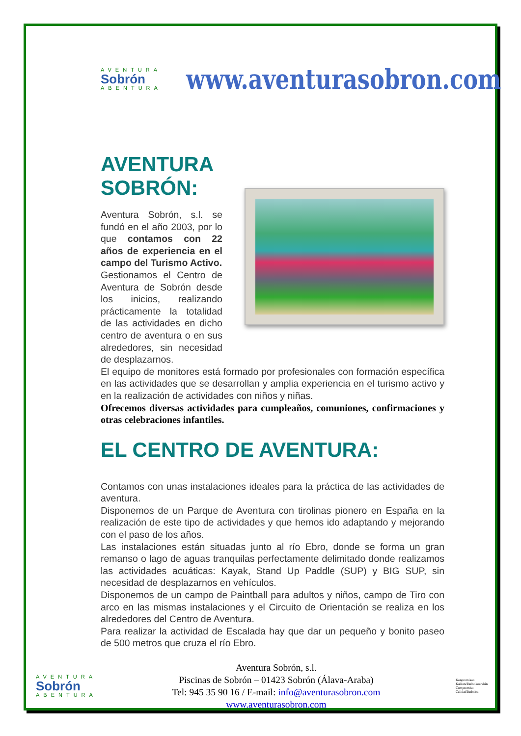AVENTURA
Sobrón
ABENTURA
www.aventurasobron.com
AVENTURA SOBRÓN:
Aventura Sobrón, s.l. se fundó en el año 2003, por lo que contamos con 22 años de experiencia en el campo del Turismo Activo.
Gestionamos el Centro de Aventura de Sobrón desde los inicios, realizando prácticamente la totalidad de las actividades en dicho centro de aventura o en sus alrededores, sin necesidad de desplazarnos.
El equipo de monitores está formado por profesionales con formación específica en las actividades que se desarrollan y amplia experiencia en el turismo activo y en la realización de actividades con niños y niñas.
Ofrecemos diversas actividades para cumpleaños, comuniones, confirmaciones y otras celebraciones infantiles.
EL CENTRO DE AVENTURA:
Contamos con unas instalaciones ideales para la práctica de las actividades de aventura.
Disponemos de un Parque de Aventura con tirolinas pionero en España en la realización de este tipo de actividades y que hemos ido adaptando y mejorando con el paso de los años.
Las instalaciones están situadas junto al río Ebro, donde se forma un gran remanso o lago de aguas tranquilas perfectamente delimitado donde realizamos las actividades acuáticas: Kayak, Stand Up Paddle (SUP) y BIG SUP, sin necesidad de desplazarnos en vehículos.
Disponemos de un campo de Paintball para adultos y niños, campo de Tiro con arco en las mismas instalaciones y el Circuito de Orientación se realiza en los alrededores del Centro de Aventura.
Para realizar la actividad de Escalada hay que dar un pequeño y bonito paseo de 500 metros que cruza el río Ebro.
AVENTURA
Sobrón
ABENTURA
Aventura Sobrón, s.l.
Piscinas de Sobrón – 01423 Sobrón (Álava-Araba)
Tel: 945 35 90 16 / E-mail: info@aventurasobron.com
www.aventurasobron.com
Konpromisoa
KalitateTuristikoarekin
Compromiso
CalidadTuristica